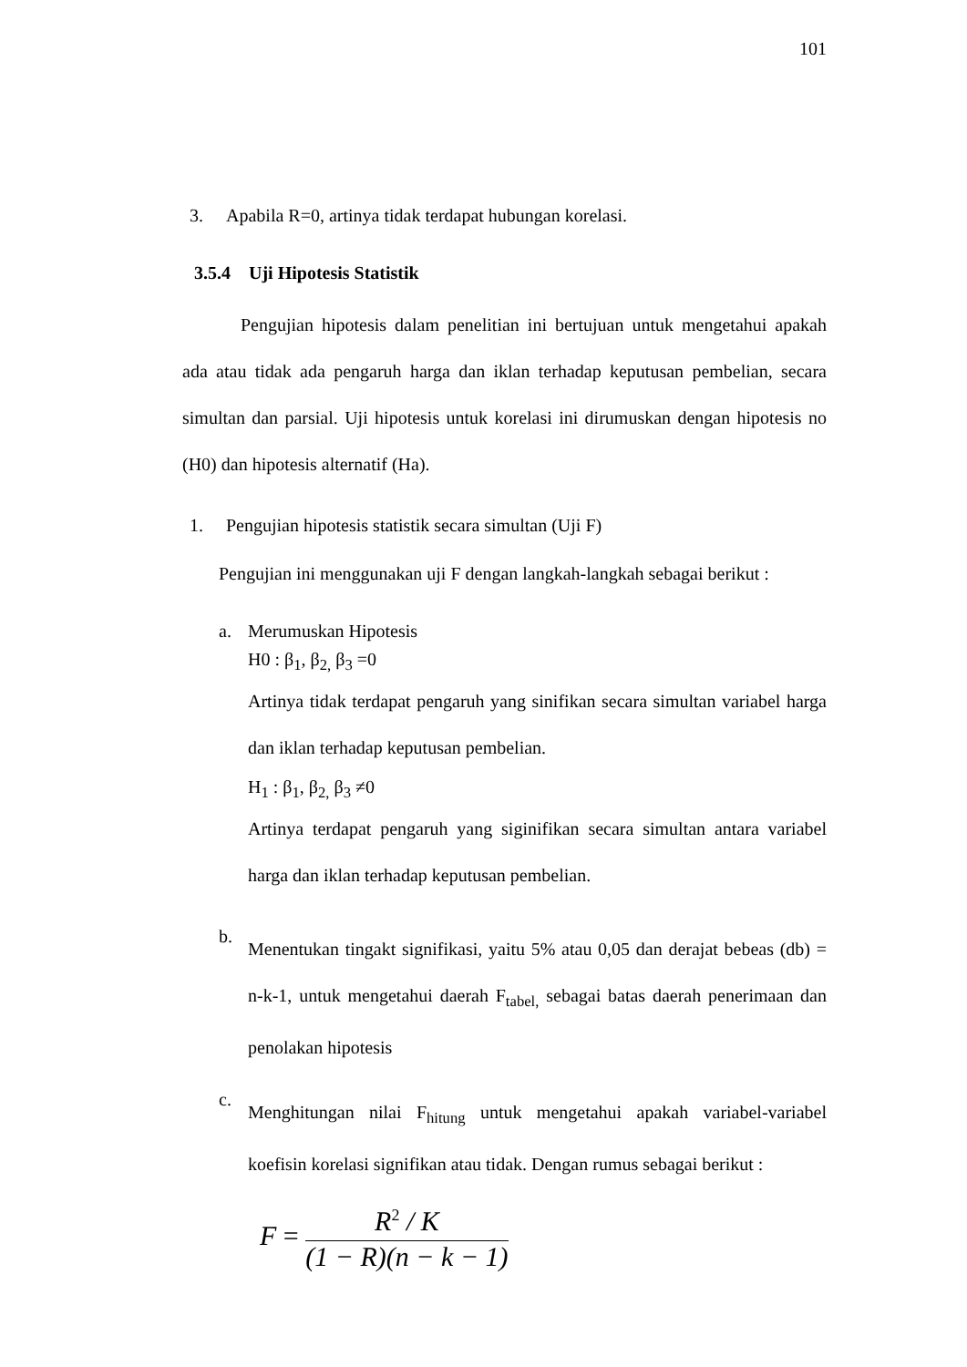101
3. Apabila R=0, artinya tidak terdapat hubungan korelasi.
3.5.4 Uji Hipotesis Statistik
Pengujian hipotesis dalam penelitian ini bertujuan untuk mengetahui apakah ada atau tidak ada pengaruh harga dan iklan terhadap keputusan pembelian, secara simultan dan parsial. Uji hipotesis untuk korelasi ini dirumuskan dengan hipotesis no (H0) dan hipotesis alternatif (Ha).
1. Pengujian hipotesis statistik secara simultan (Uji F)
Pengujian ini menggunakan uji F dengan langkah-langkah sebagai berikut :
a. Merumuskan Hipotesis
H0 : β<sub>1</sub>, β<sub>2,</sub> β<sub>3</sub> =0
Artinya tidak terdapat pengaruh yang sinifikan secara simultan variabel harga dan iklan terhadap keputusan pembelian.
H<sub>1</sub> : β<sub>1</sub>, β<sub>2,</sub> β<sub>3</sub> ≠0
Artinya terdapat pengaruh yang siginifikan secara simultan antara variabel harga dan iklan terhadap keputusan pembelian.
b.
Menentukan tingakt signifikasi, yaitu 5% atau 0,05 dan derajat bebeas (db) = n-k-1, untuk mengetahui daerah F<sub>tabel,</sub> sebagai batas daerah penerimaan dan penolakan hipotesis
c.
Menghitungan nilai F<sub>hitung</sub> untuk mengetahui apakah variabel-variabel koefisin korelasi signifikan atau tidak. Dengan rumus sebagai berikut :
F =
R<sup>2</sup> / K
(1 − R)(n − k − 1)